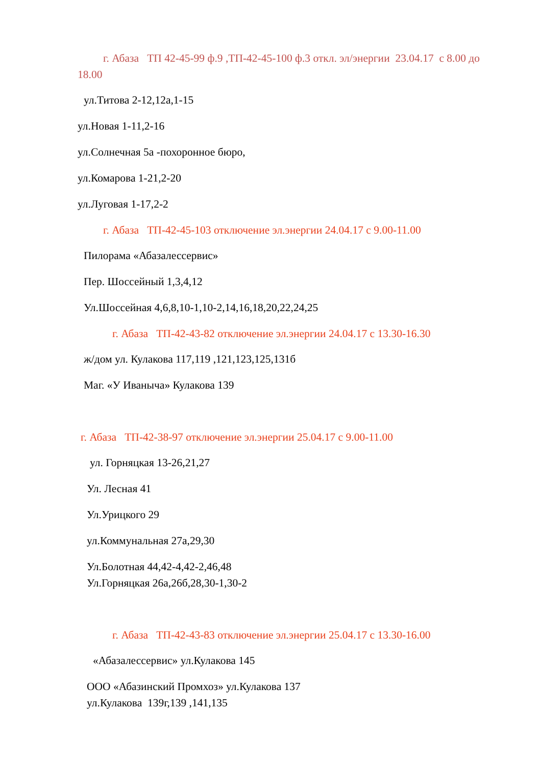г. Абаза ТП 42-45-99 ф.9 ,ТП-42-45-100 ф.3 откл. эл/энергии 23.04.17 с 8.00 до 18.00
ул.Титова 2-12,12а,1-15
ул.Новая 1-11,2-16
ул.Солнечная 5а -похоронное бюро,
ул.Комарова 1-21,2-20
ул.Луговая 1-17,2-2
г. Абаза ТП-42-45-103 отключение эл.энергии 24.04.17 с 9.00-11.00
Пилорама «Абазалессервис»
Пер. Шоссейный 1,3,4,12
Ул.Шоссейная 4,6,8,10-1,10-2,14,16,18,20,22,24,25
г. Абаза ТП-42-43-82 отключение эл.энергии 24.04.17 с 13.30-16.30
ж/дом ул. Кулакова 117,119 ,121,123,125,131б
Маг. «У Иваныча» Кулакова 139
г. Абаза ТП-42-38-97 отключение эл.энергии 25.04.17 с 9.00-11.00
ул. Горняцкая 13-26,21,27
Ул. Лесная 41
Ул.Урицкого 29
ул.Коммунальная 27а,29,30
Ул.Болотная 44,42-4,42-2,46,48
Ул.Горняцкая 26а,26б,28,30-1,30-2
г. Абаза ТП-42-43-83 отключение эл.энергии 25.04.17 с 13.30-16.00
«Абазалессервис» ул.Кулакова 145
ООО «Абазинский Промхоз» ул.Кулакова 137
ул.Кулакова 139г,139 ,141,135